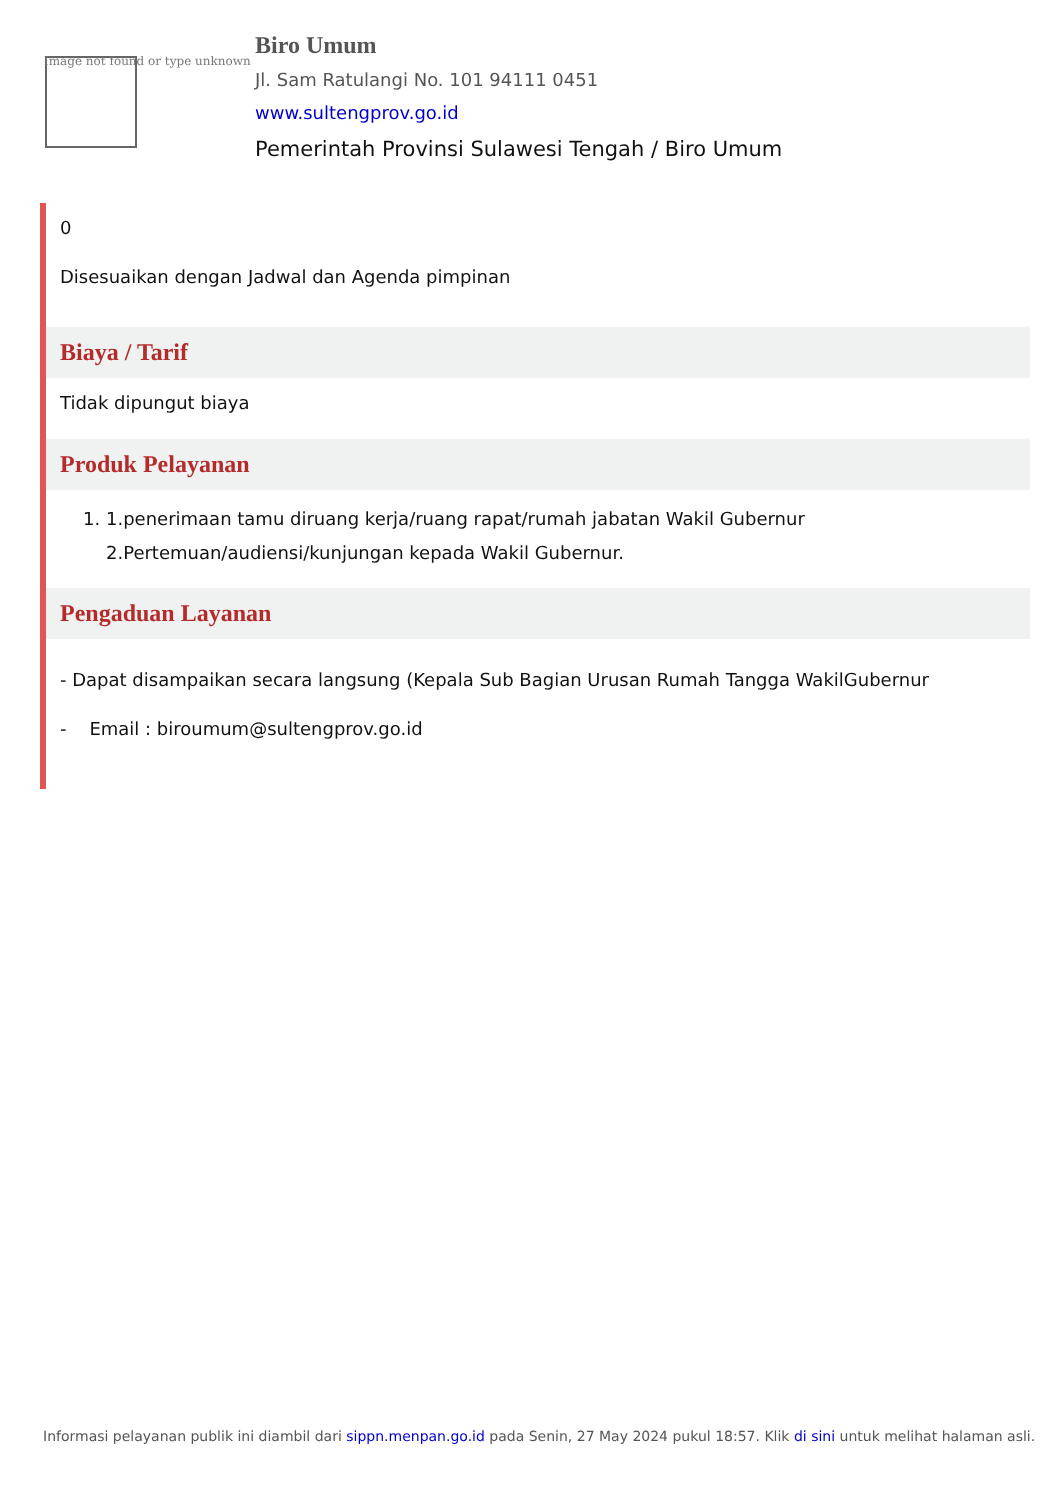Image not found or type unknown
Biro Umum
Jl. Sam Ratulangi No. 101 94111 0451
www.sultengprov.go.id
Pemerintah Provinsi Sulawesi Tengah / Biro Umum
0
Disesuaikan dengan Jadwal dan Agenda pimpinan
Biaya / Tarif
Tidak dipungut biaya
Produk Pelayanan
1. 1.penerimaan tamu diruang kerja/ruang rapat/rumah jabatan Wakil Gubernur
2.Pertemuan/audiensi/kunjungan kepada Wakil Gubernur.
Pengaduan Layanan
- Dapat disampaikan secara langsung (Kepala Sub Bagian Urusan Rumah Tangga WakilGubernur
- Email : biroumum@sultengprov.go.id
Informasi pelayanan publik ini diambil dari sippn.menpan.go.id pada Senin, 27 May 2024 pukul 18:57. Klik di sini untuk melihat halaman asli.